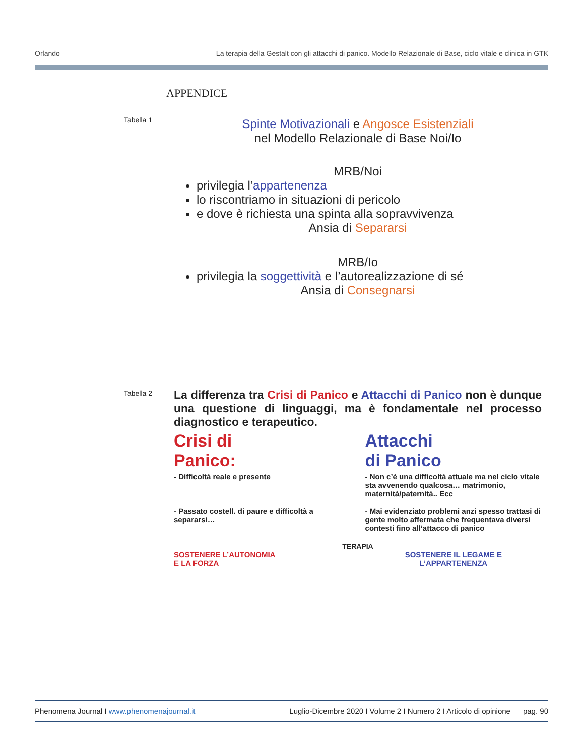Orlando La terapia della Gestalt con gli attacchi di panico. Modello Relazionale di Base, ciclo vitale e clinica in GTK
APPENDICE
Tabella 1
Spinte Motivazionali e Angosce Esistenziali
nel Modello Relazionale di Base Noi/Io
MRB/Noi
privilegia l’appartenenza
lo riscontriamo in situazioni di pericolo
e dove è richiesta una spinta alla sopravvivenza
Ansia di Separarsi
MRB/Io
privilegia la soggettività e l’autorealizzazione di sé
Ansia di Consegnarsi
Tabella 2
La differenza tra Crisi di Panico e Attacchi di Panico non è dunque una questione di linguaggi, ma è fondamentale nel processo diagnostico e terapeutico.
Crisi di Panico:
- Difficoltà reale e presente
- Passato costell. di paure e difficoltà a separarsi…
Attacchi di Panico
- Non c’è una difficoltà attuale ma nel ciclo vitale sta avvenendo qualcosa… matrimonio, maternità/paternità.. Ecc
- Mai evidenziato problemi anzi spesso trattasi di gente molto affermata che frequentava diversi contesti fino all’attacco di panico
TERAPIA
SOSTENERE L’AUTONOMIA
E LA FORZA
SOSTENERE IL LEGAME E
L’APPARTENENZA
Phenomena Journal I www.phenomenajournal.it Luglio-Dicembre 2020 I Volume 2 I Numero 2 I Articolo di opinione pag. 90